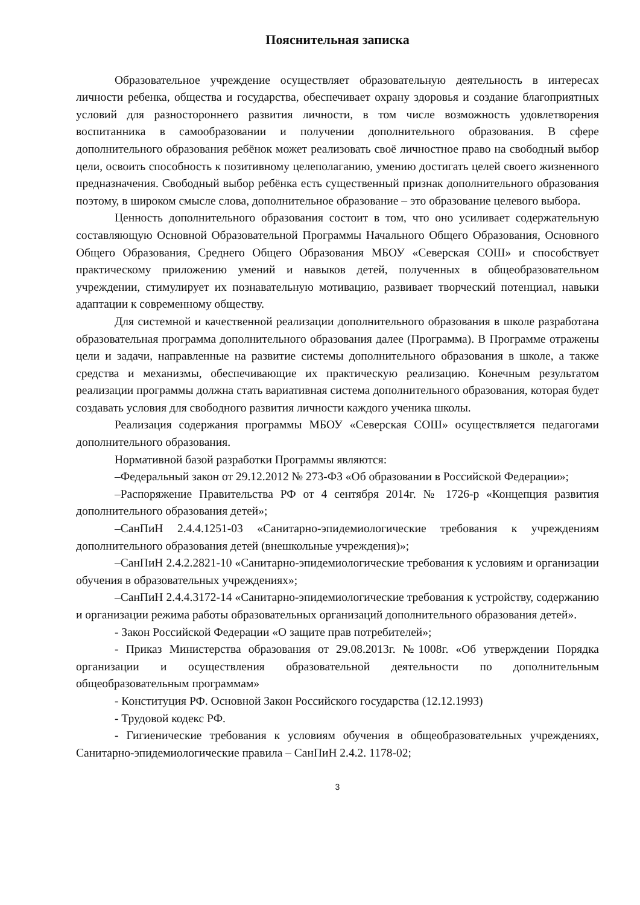Пояснительная записка
Образовательное учреждение осуществляет образовательную деятельность в интересах личности ребенка, общества и государства, обеспечивает охрану здоровья и создание благоприятных условий для разностороннего развития личности, в том числе возможность удовлетворения воспитанника в самообразовании и получении дополнительного образования. В сфере дополнительного образования ребёнок может реализовать своё личностное право на свободный выбор цели, освоить способность к позитивному целеполаганию, умению достигать целей своего жизненного предназначения. Свободный выбор ребёнка есть существенный признак дополнительного образования поэтому, в широком смысле слова, дополнительное образование – это образование целевого выбора.
Ценность дополнительного образования состоит в том, что оно усиливает содержательную составляющую Основной Образовательной Программы Начального Общего Образования, Основного Общего Образования, Среднего Общего Образования МБОУ «Северская СОШ» и способствует практическому приложению умений и навыков детей, полученных в общеобразовательном учреждении, стимулирует их познавательную мотивацию, развивает творческий потенциал, навыки адаптации к современному обществу.
Для системной и качественной реализации дополнительного образования в школе разработана образовательная программа дополнительного образования далее (Программа). В Программе отражены цели и задачи, направленные на развитие системы дополнительного образования в школе, а также средства и механизмы, обеспечивающие их практическую реализацию. Конечным результатом реализации программы должна стать вариативная система дополнительного образования, которая будет создавать условия для свободного развития личности каждого ученика школы.
Реализация содержания программы МБОУ «Северская СОШ» осуществляется педагогами дополнительного образования.
Нормативной базой разработки Программы являются:
–Федеральный закон от 29.12.2012 № 273-ФЗ «Об образовании в Российской Федерации»;
–Распоряжение Правительства РФ от 4 сентября 2014г. № 1726-р «Концепция развития дополнительного образования детей»;
–СанПиН 2.4.4.1251-03 «Санитарно-эпидемиологические требования к учреждениям дополнительного образования детей (внешкольные учреждения)»;
–СанПиН 2.4.2.2821-10 «Санитарно-эпидемиологические требования к условиям и организации обучения в образовательных учреждениях»;
–СанПиН 2.4.4.3172-14 «Санитарно-эпидемиологические требования к устройству, содержанию и организации режима работы образовательных организаций дополнительного образования детей».
- Закон Российской Федерации «О защите прав потребителей»;
- Приказ Министерства образования от 29.08.2013г. №1008г. «Об утверждении Порядка организации и осуществления образовательной деятельности по дополнительным общеобразовательным программам»
- Конституция РФ. Основной Закон Российского государства (12.12.1993)
- Трудовой кодекс РФ.
- Гигиенические требования к условиям обучения в общеобразовательных учреждениях, Санитарно-эпидемиологические правила – СанПиН 2.4.2. 1178-02;
3